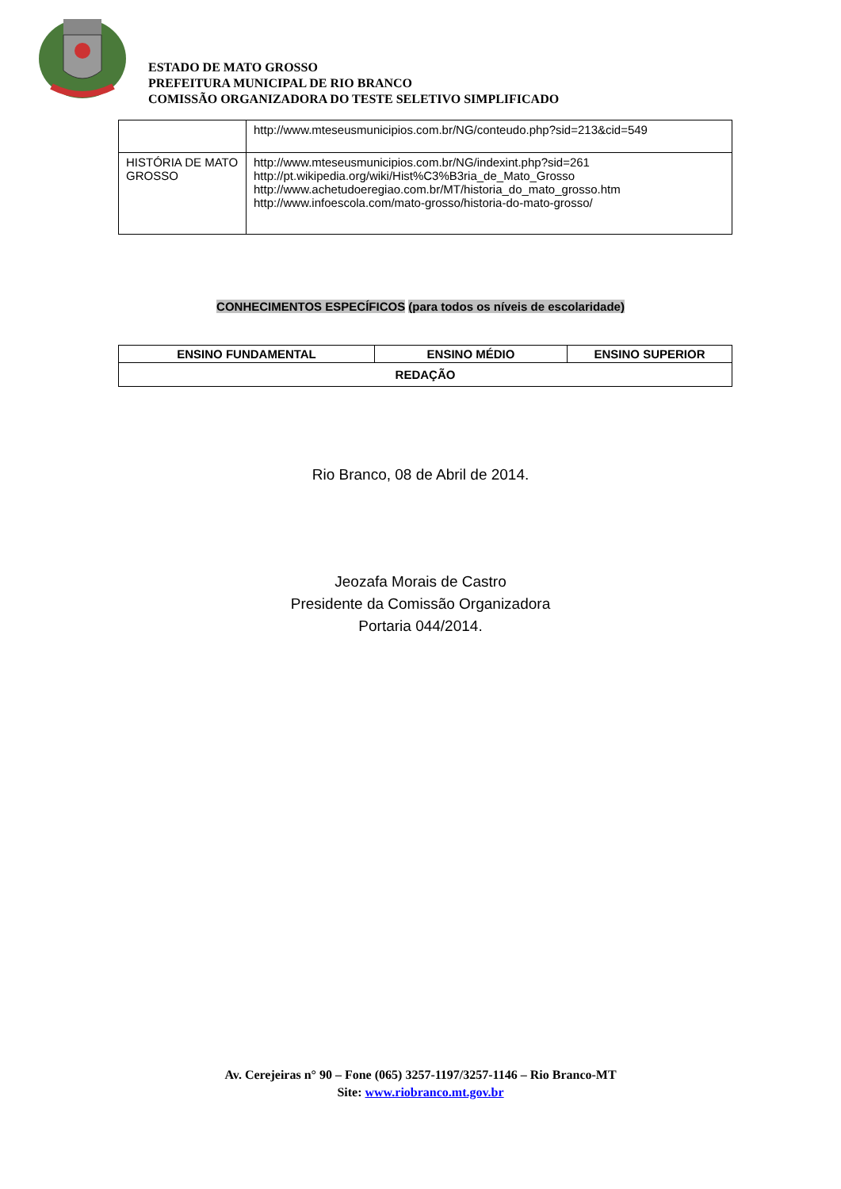ESTADO DE MATO GROSSO
PREFEITURA MUNICIPAL DE RIO BRANCO
COMISSÃO ORGANIZADORA DO TESTE SELETIVO SIMPLIFICADO
| | http://www.mteseusmunicipios.com.br/NG/conteudo.php?sid=213&cid=549 |
| HISTÓRIA DE MATO GROSSO | http://www.mteseusmunicipios.com.br/NG/indexint.php?sid=261 http://pt.wikipedia.org/wiki/Hist%C3%B3ria_de_Mato_Grosso http://www.achetudoeregiao.com.br/MT/historia_do_mato_grosso.htm http://www.infoescola.com/mato-grosso/historia-do-mato-grosso/ |
CONHECIMENTOS ESPECÍFICOS (para todos os níveis de escolaridade)
| ENSINO FUNDAMENTAL | ENSINO MÉDIO | ENSINO SUPERIOR |
| --- | --- | --- |
| REDAÇÃO | | |
Rio Branco, 08 de Abril de 2014.
Jeozafa Morais de Castro
Presidente da Comissão Organizadora
Portaria 044/2014.
Av. Cerejeiras n° 90 – Fone (065) 3257-1197/3257-1146 – Rio Branco-MT
Site: www.riobranco.mt.gov.br